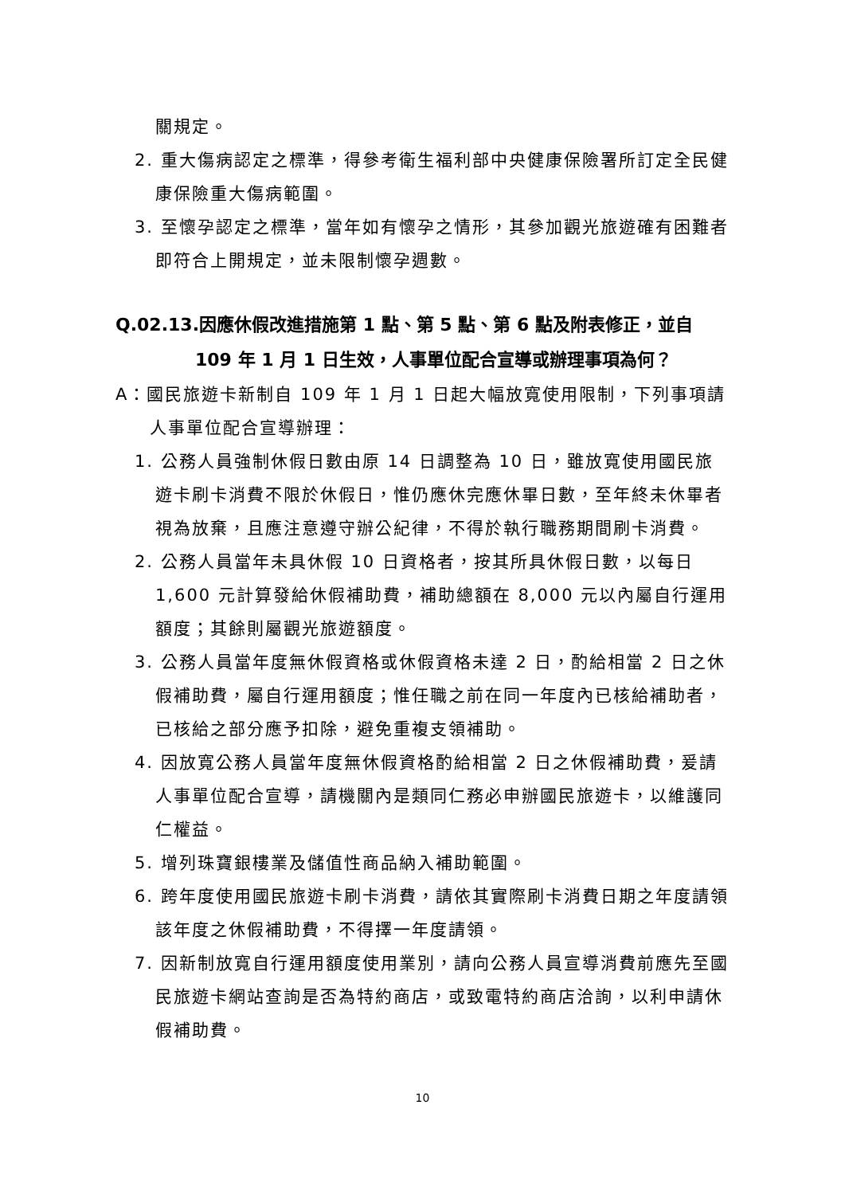關規定。
2. 重大傷病認定之標準，得參考衛生福利部中央健康保險署所訂定全民健康保險重大傷病範圍。
3. 至懷孕認定之標準，當年如有懷孕之情形，其參加觀光旅遊確有困難者即符合上開規定，並未限制懷孕週數。
Q.02.13.因應休假改進措施第 1 點、第 5 點、第 6 點及附表修正，並自 109 年 1 月 1 日生效，人事單位配合宣導或辦理事項為何？
A：國民旅遊卡新制自 109 年 1 月 1 日起大幅放寬使用限制，下列事項請人事單位配合宣導辦理：
1. 公務人員強制休假日數由原 14 日調整為 10 日，雖放寬使用國民旅遊卡刷卡消費不限於休假日，惟仍應休完應休畢日數，至年終未休畢者視為放棄，且應注意遵守辦公紀律，不得於執行職務期間刷卡消費。
2. 公務人員當年未具休假 10 日資格者，按其所具休假日數，以每日 1,600 元計算發給休假補助費，補助總額在 8,000 元以內屬自行運用額度；其餘則屬觀光旅遊額度。
3. 公務人員當年度無休假資格或休假資格未達 2 日，酌給相當 2 日之休假補助費，屬自行運用額度；惟任職之前在同一年度內已核給補助者，已核給之部分應予扣除，避免重複支領補助。
4. 因放寬公務人員當年度無休假資格酌給相當 2 日之休假補助費，爰請人事單位配合宣導，請機關內是類同仁務必申辦國民旅遊卡，以維護同仁權益。
5. 增列珠寶銀樓業及儲值性商品納入補助範圍。
6. 跨年度使用國民旅遊卡刷卡消費，請依其實際刷卡消費日期之年度請領該年度之休假補助費，不得擇一年度請領。
7. 因新制放寬自行運用額度使用業別，請向公務人員宣導消費前應先至國民旅遊卡網站查詢是否為特約商店，或致電特約商店洽詢，以利申請休假補助費。
10